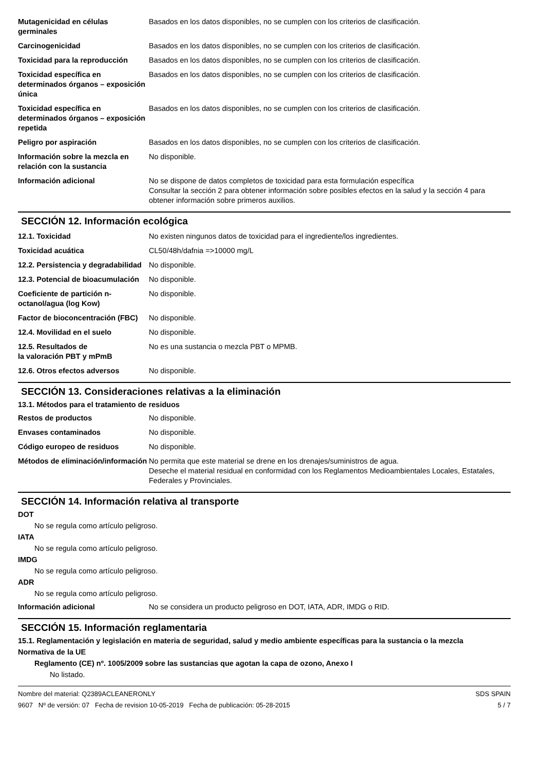| Mutagenicidad en células germinales | Basados en los datos disponibles, no se cumplen con los criterios de clasificación. |
| Carcinogenicidad | Basados en los datos disponibles, no se cumplen con los criterios de clasificación. |
| Toxicidad para la reproducción | Basados en los datos disponibles, no se cumplen con los criterios de clasificación. |
| Toxicidad específica en determinados órganos – exposición única | Basados en los datos disponibles, no se cumplen con los criterios de clasificación. |
| Toxicidad específica en determinados órganos – exposición repetida | Basados en los datos disponibles, no se cumplen con los criterios de clasificación. |
| Peligro por aspiración | Basados en los datos disponibles, no se cumplen con los criterios de clasificación. |
| Información sobre la mezcla en relación con la sustancia | No disponible. |
| Información adicional | No se dispone de datos completos de toxicidad para esta formulación específica Consultar la sección 2 para obtener información sobre posibles efectos en la salud y la sección 4 para obtener información sobre primeros auxilios. |
SECCIÓN 12. Información ecológica
| 12.1. Toxicidad | No existen ningunos datos de toxicidad para el ingrediente/los ingredientes. |
| Toxicidad acuática | CL50/48h/dafnia =>10000 mg/L |
| 12.2. Persistencia y degradabilidad | No disponible. |
| 12.3. Potencial de bioacumulación | No disponible. |
| Coeficiente de partición n-octanol/agua (log Kow) | No disponible. |
| Factor de bioconcentración (FBC) | No disponible. |
| 12.4. Movilidad en el suelo | No disponible. |
| 12.5. Resultados de la valoración PBT y mPmB | No es una sustancia o mezcla PBT o MPMB. |
| 12.6. Otros efectos adversos | No disponible. |
SECCIÓN 13. Consideraciones relativas a la eliminación
13.1. Métodos para el tratamiento de residuos
| Restos de productos | No disponible. |
| Envases contaminados | No disponible. |
| Código europeo de residuos | No disponible. |
| Métodos de eliminación/información | No permita que este material se drene en los drenajes/suministros de agua. Deseche el material residual en conformidad con los Reglamentos Medioambientales Locales, Estatales, Federales y Provinciales. |
SECCIÓN 14. Información relativa al transporte
DOT
No se regula como artículo peligroso.
IATA
No se regula como artículo peligroso.
IMDG
No se regula como artículo peligroso.
ADR
No se regula como artículo peligroso.
| Información adicional | No se considera un producto peligroso en DOT, IATA, ADR, IMDG o RID. |
SECCIÓN 15. Información reglamentaria
15.1. Reglamentación y legislación en materia de seguridad, salud y medio ambiente específicas para la sustancia o la mezcla
Normativa de la UE
Reglamento (CE) nº. 1005/2009 sobre las sustancias que agotan la capa de ozono, Anexo I
No listado.
Nombre del material: Q2389ACLEANERONLY
9607 Nº de versión: 07 Fecha de revision 10-05-2019 Fecha de publicación: 05-28-2015
SDS SPAIN
5 / 7